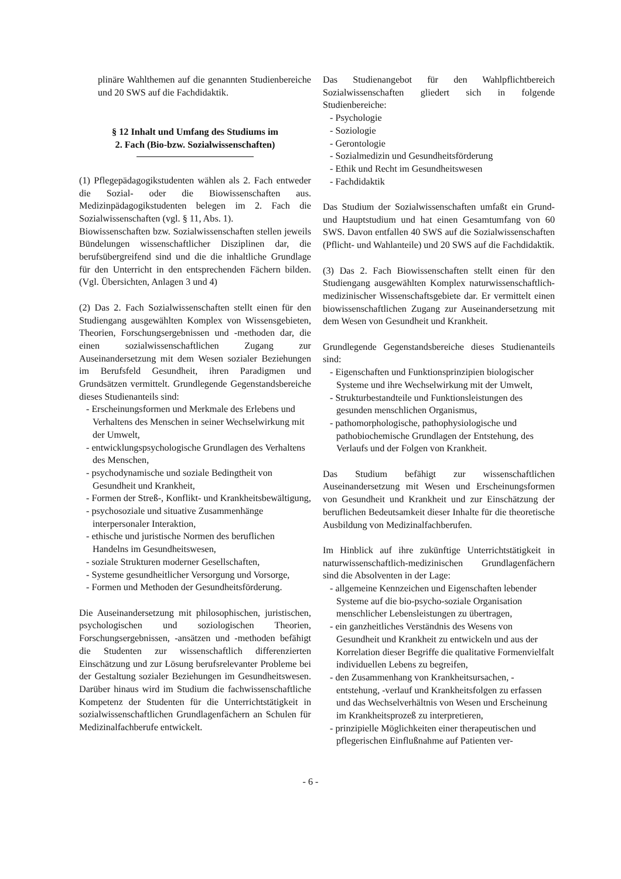plinäre Wahlthemen auf die genannten Studienbereiche und 20 SWS auf die Fachdidaktik.
§ 12 Inhalt und Umfang des Studiums im
2. Fach (Bio-bzw. Sozialwissenschaften)
(1) Pflegepädagogikstudenten wählen als 2. Fach entweder die Sozial- oder die Biowissenschaften aus. Medizinpädagogikstudenten belegen im 2. Fach die Sozialwissenschaften (vgl. § 11, Abs. 1).
Biowissenschaften bzw. Sozialwissenschaften stellen jeweils Bündelungen wissenschaftlicher Disziplinen dar, die berufsübergreifend sind und die die inhaltliche Grundlage für den Unterricht in den entsprechenden Fächern bilden.(Vgl. Übersichten, Anlagen 3 und 4)
(2) Das 2. Fach Sozialwissenschaften stellt einen für den Studiengang ausgewählten Komplex von Wissensgebieten, Theorien, Forschungsergebnissen und -methoden dar, die einen sozialwissenschaftlichen Zugang zur Auseinandersetzung mit dem Wesen sozialer Beziehungen im Berufsfeld Gesundheit, ihren Paradigmen und Grundsätzen vermittelt. Grundlegende Gegenstandsbereiche dieses Studienanteils sind:
- Erscheinungsformen und Merkmale des Erlebens und Verhaltens des Menschen in seiner Wechselwirkung mit der Umwelt,
- entwicklungspsychologische Grundlagen des Verhaltens des Menschen,
- psychodynamische und soziale Bedingtheit von Gesundheit und Krankheit,
- Formen der Streß-, Konflikt- und Krankheitsbewältigung,
- psychosoziale und situative Zusammenhänge interpersonaler Interaktion,
- ethische und juristische Normen des beruflichen Handelns im Gesundheitswesen,
- soziale Strukturen moderner Gesellschaften,
- Systeme gesundheitlicher Versorgung und Vorsorge,
- Formen und Methoden der Gesundheitsförderung.
Die Auseinandersetzung mit philosophischen, juristischen, psychologischen und soziologischen Theorien, Forschungsergebnissen, -ansätzen und -methoden befähigt die Studenten zur wissenschaftlich differenzierten Einschätzung und zur Lösung berufsrelevanter Probleme bei der Gestaltung sozialer Beziehungen im Gesundheitswesen. Darüber hinaus wird im Studium die fachwissenschaftliche Kompetenz der Studenten für die Unterrichtstätigkeit in sozialwissenschaftlichen Grundlagenfächern an Schulen für Medizinalfachberufe entwickelt.
Das Studienangebot für den Wahlpflichtbereich Sozialwissenschaften gliedert sich in folgende Studienbereiche:
- Psychologie
- Soziologie
- Gerontologie
- Sozialmedizin und Gesundheitsförderung
- Ethik und Recht im Gesundheitswesen
- Fachdidaktik
Das Studium der Sozialwissenschaften umfaßt ein Grund- und Hauptstudium und hat einen Gesamtumfang von 60 SWS. Davon entfallen 40 SWS auf die Sozialwissenschaften (Pflicht- und Wahlanteile) und 20 SWS auf die Fachdidaktik.
(3) Das 2. Fach Biowissenschaften stellt einen für den Studiengang ausgewählten Komplex naturwissenschaftlich-medizinischer Wissenschaftsgebiete dar. Er vermittelt einen biowissenschaftlichen Zugang zur Auseinandersetzung mit dem Wesen von Gesundheit und Krankheit.
Grundlegende Gegenstandsbereiche dieses Studienanteils sind:
- Eigenschaften und Funktionsprinzipien biologischer Systeme und ihre Wechselwirkung mit der Umwelt,
- Strukturbestandteile und Funktionsleistungen des gesunden menschlichen Organismus,
- pathomorphologische, pathophysiologische und pathobiochemische Grundlagen der Entstehung, des Verlaufs und der Folgen von Krankheit.
Das Studium befähigt zur wissenschaftlichen Auseinandersetzung mit Wesen und Erscheinungsformen von Gesundheit und Krankheit und zur Einschätzung der beruflichen Bedeutsamkeit dieser Inhalte für die theoretische Ausbildung von Medizinalfachberufen.
Im Hinblick auf ihre zukünftige Unterrichtstätigkeit in naturwissenschaftlich-medizinischen Grundlagenfächern sind die Absolventen in der Lage:
- allgemeine Kennzeichen und Eigenschaften lebender Systeme auf die bio-psycho-soziale Organisation menschlicher Lebensleistungen zu übertragen,
- ein ganzheitliches Verständnis des Wesens von Gesundheit und Krankheit zu entwickeln und aus der Korrelation dieser Begriffe die qualitative Formenvielfalt individuellen Lebens zu begreifen,
- den Zusammenhang von Krankheitsursachen, -entstehung, -verlauf und Krankheitsfolgen zu erfassen und das Wechselverhältnis von Wesen und Erscheinung im Krankheitsprozeß zu interpretieren,
- prinzipielle Möglichkeiten einer therapeutischen und pflegerischen Einflußnahme auf Patienten ver-
- 6 -